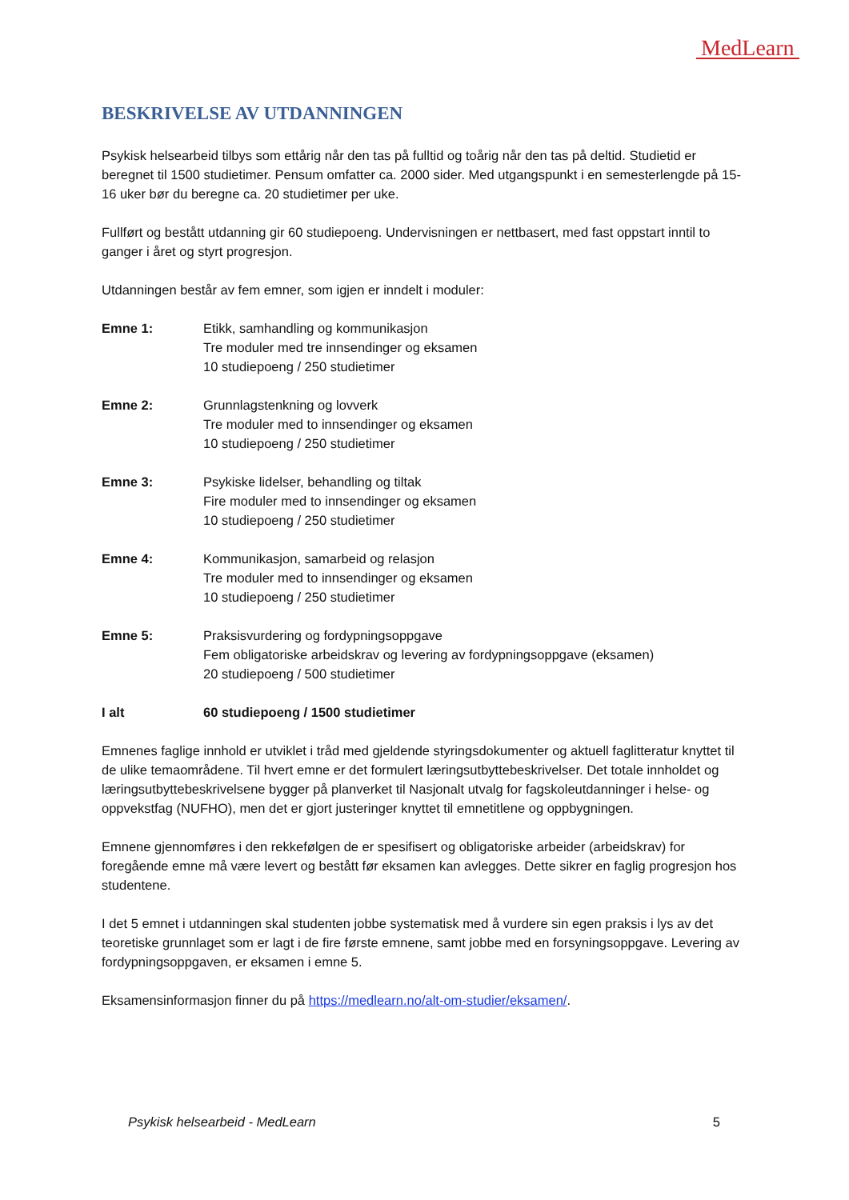MedLearn
BESKRIVELSE AV UTDANNINGEN
Psykisk helsearbeid tilbys som ettårig når den tas på fulltid og toårig når den tas på deltid. Studietid er beregnet til 1500 studietimer. Pensum omfatter ca. 2000 sider. Med utgangspunkt i en semesterlengde på 15-16 uker bør du beregne ca. 20 studietimer per uke.
Fullført og bestått utdanning gir 60 studiepoeng. Undervisningen er nettbasert, med fast oppstart inntil to ganger i året og styrt progresjon.
Utdanningen består av fem emner, som igjen er inndelt i moduler:
Emne 1: Etikk, samhandling og kommunikasjon
Tre moduler med tre innsendinger og eksamen
10 studiepoeng / 250 studietimer
Emne 2: Grunnlagstenkning og lovverk
Tre moduler med to innsendinger og eksamen
10 studiepoeng / 250 studietimer
Emne 3: Psykiske lidelser, behandling og tiltak
Fire moduler med to innsendinger og eksamen
10 studiepoeng / 250 studietimer
Emne 4: Kommunikasjon, samarbeid og relasjon
Tre moduler med to innsendinger og eksamen
10 studiepoeng / 250 studietimer
Emne 5: Praksisvurdering og fordypningsoppgave
Fem obligatoriske arbeidskrav og levering av fordypningsoppgave (eksamen)
20 studiepoeng / 500 studietimer
I alt 60 studiepoeng / 1500 studietimer
Emnenes faglige innhold er utviklet i tråd med gjeldende styringsdokumenter og aktuell faglitteratur knyttet til de ulike temaområdene. Til hvert emne er det formulert læringsutbyttebeskrivelser. Det totale innholdet og læringsutbyttebeskrivelsene bygger på planverket til Nasjonalt utvalg for fagskoleutdanninger i helse- og oppvekstfag (NUFHO), men det er gjort justeringer knyttet til emnetitlene og oppbygningen.
Emnene gjennomføres i den rekkefølgen de er spesifisert og obligatoriske arbeider (arbeidskrav) for foregående emne må være levert og bestått før eksamen kan avlegges. Dette sikrer en faglig progresjon hos studentene.
I det 5 emnet i utdanningen skal studenten jobbe systematisk med å vurdere sin egen praksis i lys av det teoretiske grunnlaget som er lagt i de fire første emnene, samt jobbe med en forsyningsoppgave. Levering av fordypningsoppgaven, er eksamen i emne 5.
Eksamensinformasjon finner du på https://medlearn.no/alt-om-studier/eksamen/.
Psykisk helsearbeid - MedLearn 5